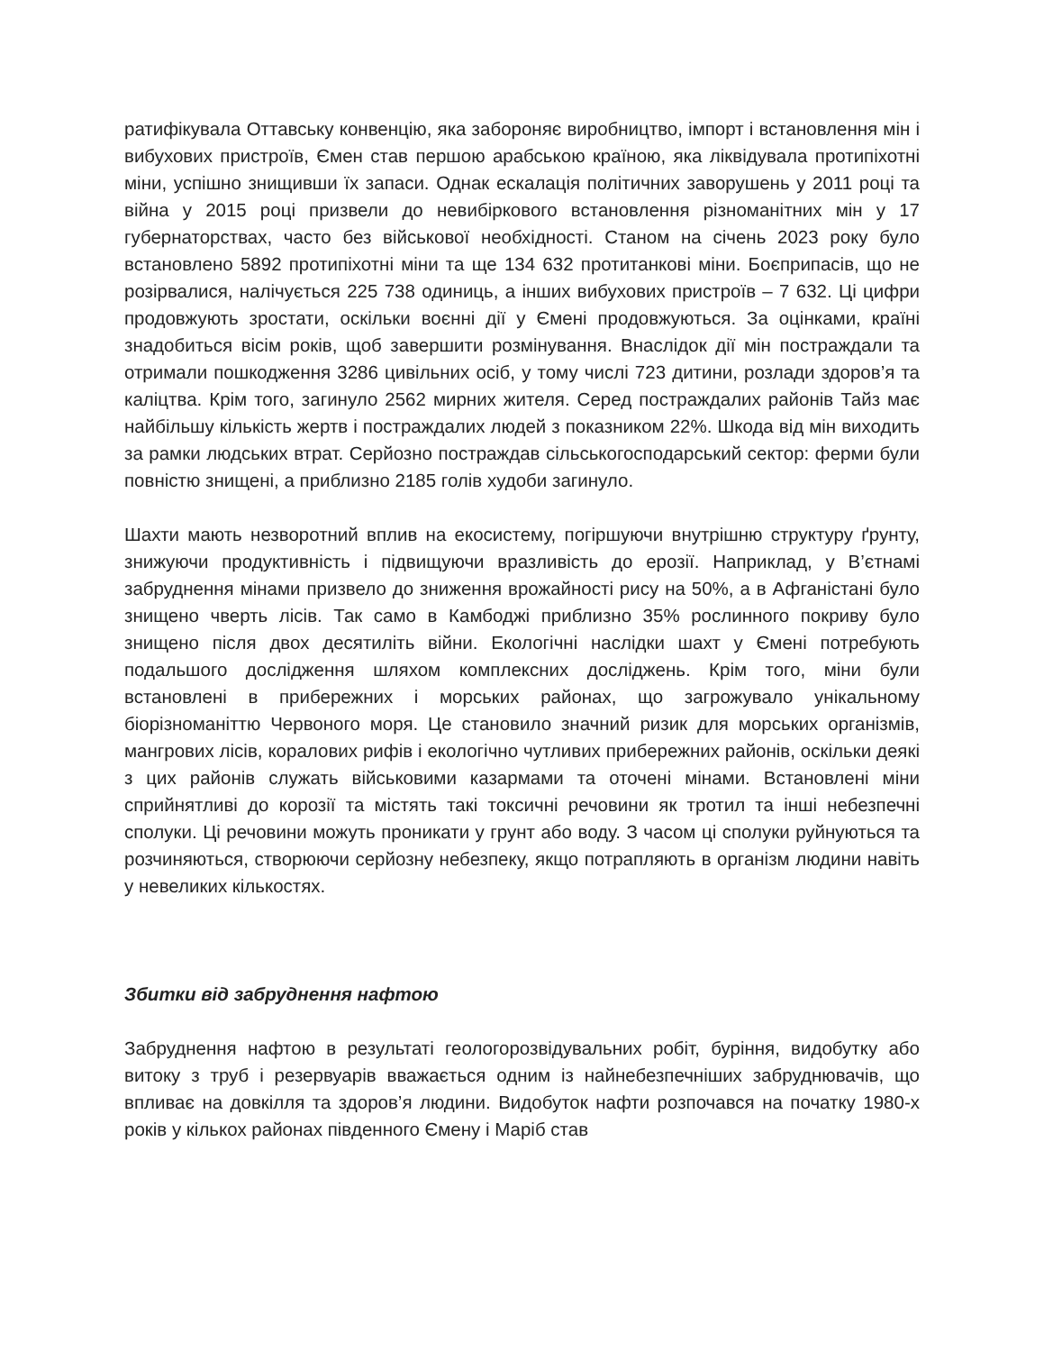ратифікувала Оттавську конвенцію, яка забороняє виробництво, імпорт і встановлення мін і вибухових пристроїв, Ємен став першою арабською країною, яка ліквідувала протипіхотні міни, успішно знищивши їх запаси. Однак ескалація політичних заворушень у 2011 році та війна у 2015 році призвели до невибіркового встановлення різноманітних мін у 17 губернаторствах, часто без військової необхідності. Станом на січень 2023 року було встановлено 5892 протипіхотні міни та ще 134 632 протитанкові міни. Боєприпасів, що не розірвалися, налічується 225 738 одиниць, а інших вибухових пристроїв – 7 632. Ці цифри продовжують зростати, оскільки воєнні дії у Ємені продовжуються. За оцінками, країні знадобиться вісім років, щоб завершити розмінування. Внаслідок дії мін постраждали та отримали пошкодження 3286 цивільних осіб, у тому числі 723 дитини, розлади здоров’я та каліцтва. Крім того, загинуло 2562 мирних жителя. Серед постраждалих районів Тайз має найбільшу кількість жертв і постраждалих людей з показником 22%. Шкода від мін виходить за рамки людських втрат. Серйозно постраждав сільськогосподарський сектор: ферми були повністю знищені, а приблизно 2185 голів худоби загинуло.
Шахти мають незворотний вплив на екосистему, погіршуючи внутрішню структуру ґрунту, знижуючи продуктивність і підвищуючи вразливість до ерозії. Наприклад, у В’єтнамі забруднення мінами призвело до зниження врожайності рису на 50%, а в Афганістані було знищено чверть лісів. Так само в Камбоджі приблизно 35% рослинного покриву було знищено після двох десятиліть війни. Екологічні наслідки шахт у Ємені потребують подальшого дослідження шляхом комплексних досліджень. Крім того, міни були встановлені в прибережних і морських районах, що загрожувало унікальному біорізноманіттю Червоного моря. Це становило значний ризик для морських організмів, мангрових лісів, коралових рифів і екологічно чутливих прибережних районів, оскільки деякі з цих районів служать військовими казармами та оточені мінами. Встановлені міни сприйнятливі до корозії та містять такі токсичні речовини як тротил та інші небезпечні сполуки. Ці речовини можуть проникати у грунт або воду. З часом ці сполуки руйнуються та розчиняються, створюючи серйозну небезпеку, якщо потрапляють в організм людини навіть у невеликих кількостях.
Збитки від забруднення нафтою
Забруднення нафтою в результаті геологорозвідувальних робіт, буріння, видобутку або витоку з труб і резервуарів вважається одним із найнебезпечніших забруднювачів, що впливає на довкілля та здоров’я людини. Видобуток нафти розпочався на початку 1980-х років у кількох районах південного Ємену і Маріб став